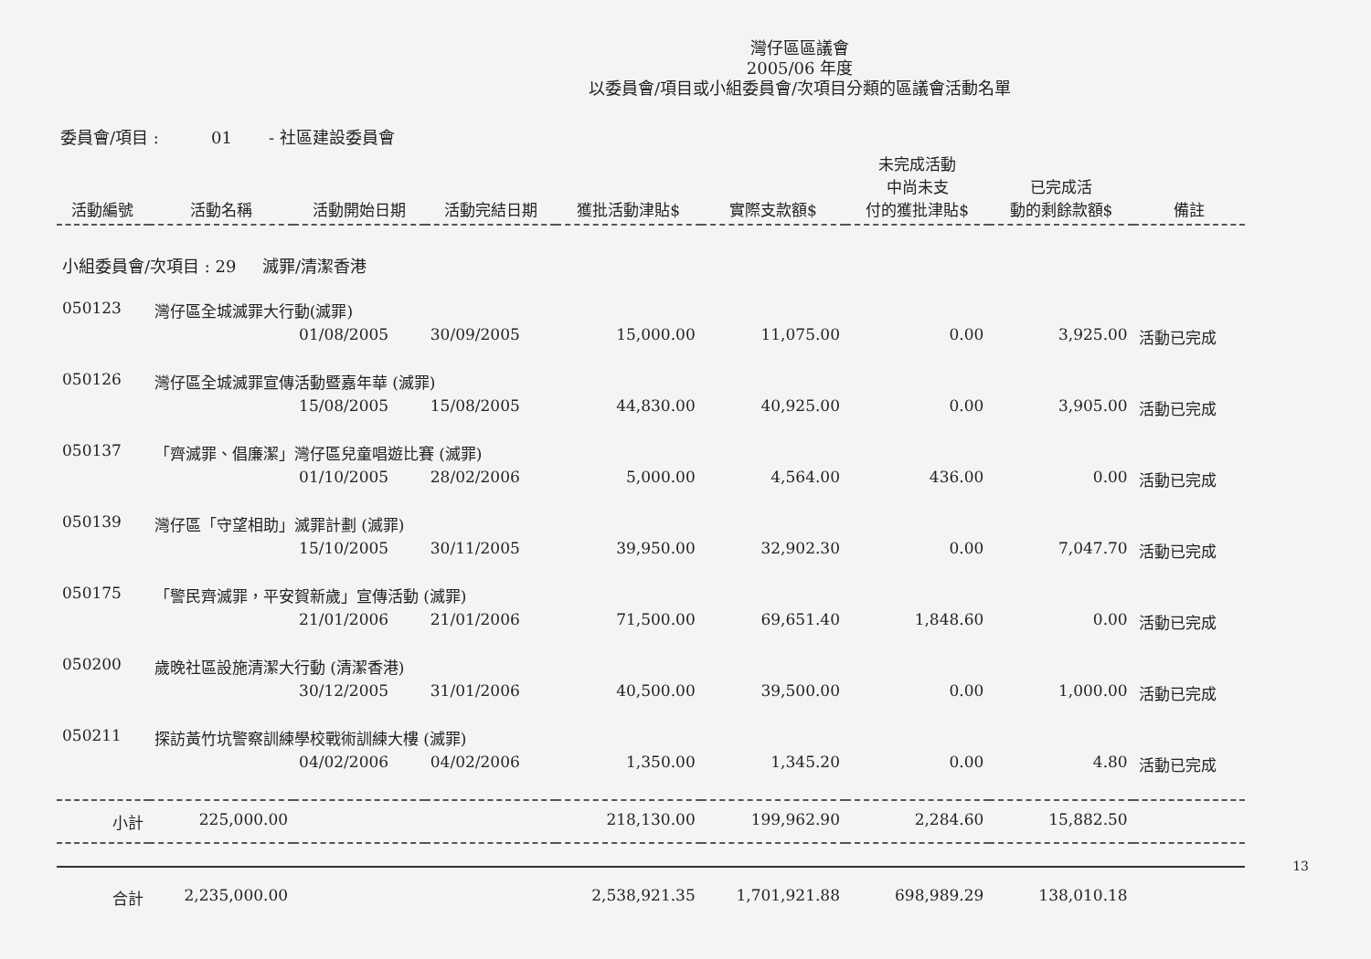灣仔區區議會
2005/06 年度
以委員會/項目或小組委員會/次項目分類的區議會活動名單
委員會/項目 : 01 - 社區建設委員會
| 活動編號 | 活動名稱 | 活動開始日期 | 活動完結日期 | 獲批活動津貼$ | 實際支款額$ | 未完成活動 中尚未支 付的獲批津貼$ | 已完成活 動的剩餘款額$ | 備註 |
| --- | --- | --- | --- | --- | --- | --- | --- | --- |
| 小組委員會/次項目 : 29 滅罪/清潔香港 | | | | | | | | |
| 050123 | 灣仔區全城滅罪大行動(滅罪) | | | | | | | |
| | | 01/08/2005 | 30/09/2005 | 15,000.00 | 11,075.00 | 0.00 | 3,925.00 | 活動已完成 |
| 050126 | 灣仔區全城滅罪宣傳活動暨嘉年華 (滅罪) | | | | | | | |
| | | 15/08/2005 | 15/08/2005 | 44,830.00 | 40,925.00 | 0.00 | 3,905.00 | 活動已完成 |
| 050137 | 「齊滅罪、倡廉潔」灣仔區兒童唱遊比賽 (滅罪) | | | | | | | |
| | | 01/10/2005 | 28/02/2006 | 5,000.00 | 4,564.00 | 436.00 | 0.00 | 活動已完成 |
| 050139 | 灣仔區「守望相助」滅罪計劃 (滅罪) | | | | | | | |
| | | 15/10/2005 | 30/11/2005 | 39,950.00 | 32,902.30 | 0.00 | 7,047.70 | 活動已完成 |
| 050175 | 「警民齊滅罪，平安賀新歲」宣傳活動 (滅罪) | | | | | | | |
| | | 21/01/2006 | 21/01/2006 | 71,500.00 | 69,651.40 | 1,848.60 | 0.00 | 活動已完成 |
| 050200 | 歲晚社區設施清潔大行動 (清潔香港) | | | | | | | |
| | | 30/12/2005 | 31/01/2006 | 40,500.00 | 39,500.00 | 0.00 | 1,000.00 | 活動已完成 |
| 050211 | 探訪黃竹坑警察訓練學校戰術訓練大樓 (滅罪) | | | | | | | |
| | | 04/02/2006 | 04/02/2006 | 1,350.00 | 1,345.20 | 0.00 | 4.80 | 活動已完成 |
| 小計 | 225,000.00 | | | 218,130.00 | 199,962.90 | 2,284.60 | 15,882.50 | |
| 合計 | 2,235,000.00 | | | 2,538,921.35 | 1,701,921.88 | 698,989.29 | 138,010.18 | |
13